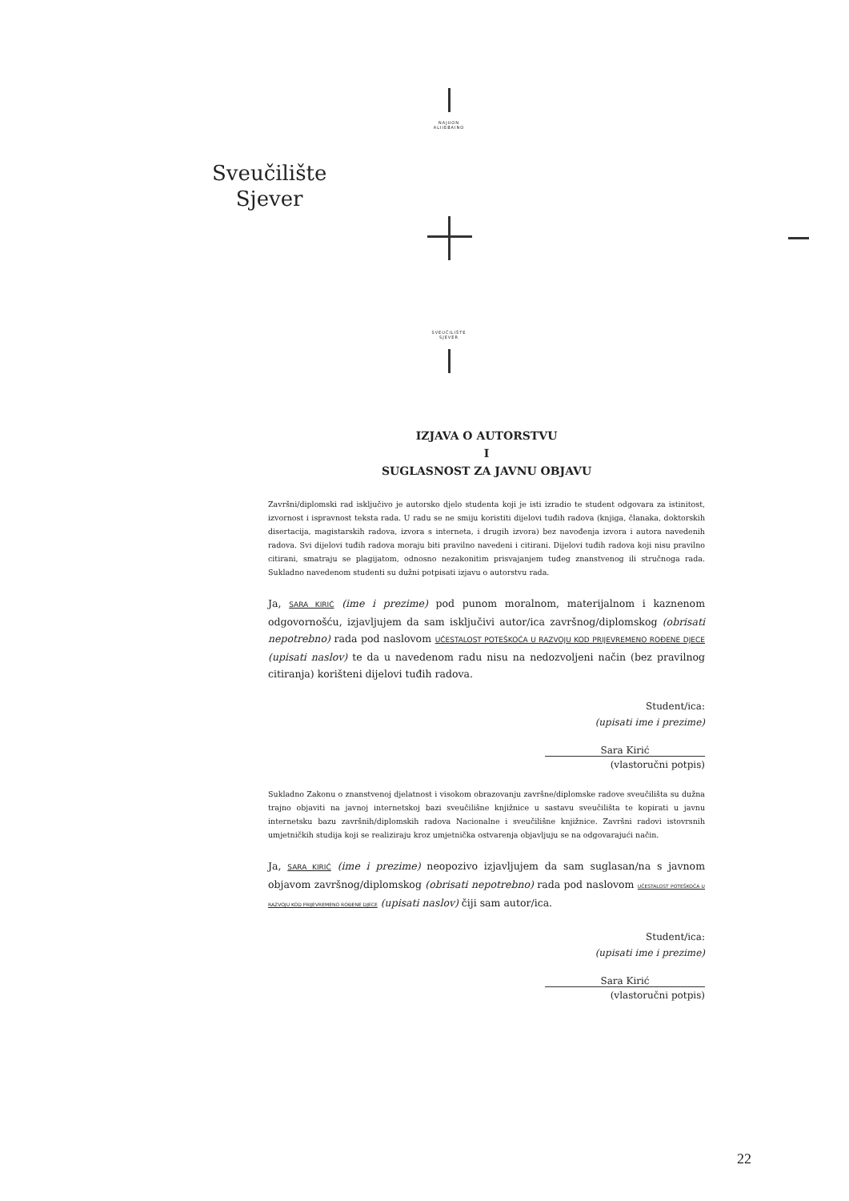NAJUON
ALIIEBAINO
Sveučilište
Sjever
SVEUČILIŠTE
SJEVER
IZJAVA O AUTORSTVU
I
SUGLASNOST ZA JAVNU OBJAVU
Završni/diplomski rad isključivo je autorsko djelo studenta koji je isti izradio te student odgovara za istinitost, izvornost i ispravnost teksta rada. U radu se ne smiju koristiti dijelovi tuđih radova (knjiga, članaka, doktorskih disertacija, magistarskih radova, izvora s interneta, i drugih izvora) bez navođenja izvora i autora navedenih radova. Svi dijelovi tuđih radova moraju biti pravilno navedeni i citirani. Dijelovi tuđih radova koji nisu pravilno citirani, smatraju se plagijatom, odnosno nezakonitim prisvajanjem tuđeg znanstvenog ili stručnoga rada. Sukladno navedenom studenti su dužni potpisati izjavu o autorstvu rada.
Ja, SARA KIRIĆ (ime i prezime) pod punom moralnom, materijalnom i kaznenom odgovornošću, izjavljujem da sam isključivi autor/ica završnog/diplomskog (obrisati nepotrebno) rada pod naslovom UČESTALOST POTEŠKOĆA U RAZVOJU KOD PRIJEVREMENO ROĐENE DJECE (upisati naslov) te da u navedenom radu nisu na nedozvoljeni način (bez pravilnog citiranja) korišteni dijelovi tuđih radova.
Student/ica:
(upisati ime i prezime)
Sara Kirić
(vlastoručni potpis)
Sukladno Zakonu o znanstvenoj djelatnost i visokom obrazovanju završne/diplomske radove sveučilišta su dužna trajno objaviti na javnoj internetskoj bazi sveučilišne knjižnice u sastavu sveučilišta te kopirati u javnu internetsku bazu završnih/diplomskih radova Nacionalne i sveučilišne knjižnice. Završni radovi istovrsnih umjetničkih studija koji se realiziraju kroz umjetnička ostvarenja objavljuju se na odgovarajući način.
Ja, SARA KIRIĆ (ime i prezime) neopozivo izjavljujem da sam suglasan/na s javnom objavom završnog/diplomskog (obrisati nepotrebno) rada pod naslovom UČESTALOST POTEŠKOĆA U RAZVOJU KOD PRIJEVREMENO ROĐENE DJECE (upisati naslov) čiji sam autor/ica.
Student/ica:
(upisati ime i prezime)
Sara Kirić
(vlastoručni potpis)
22